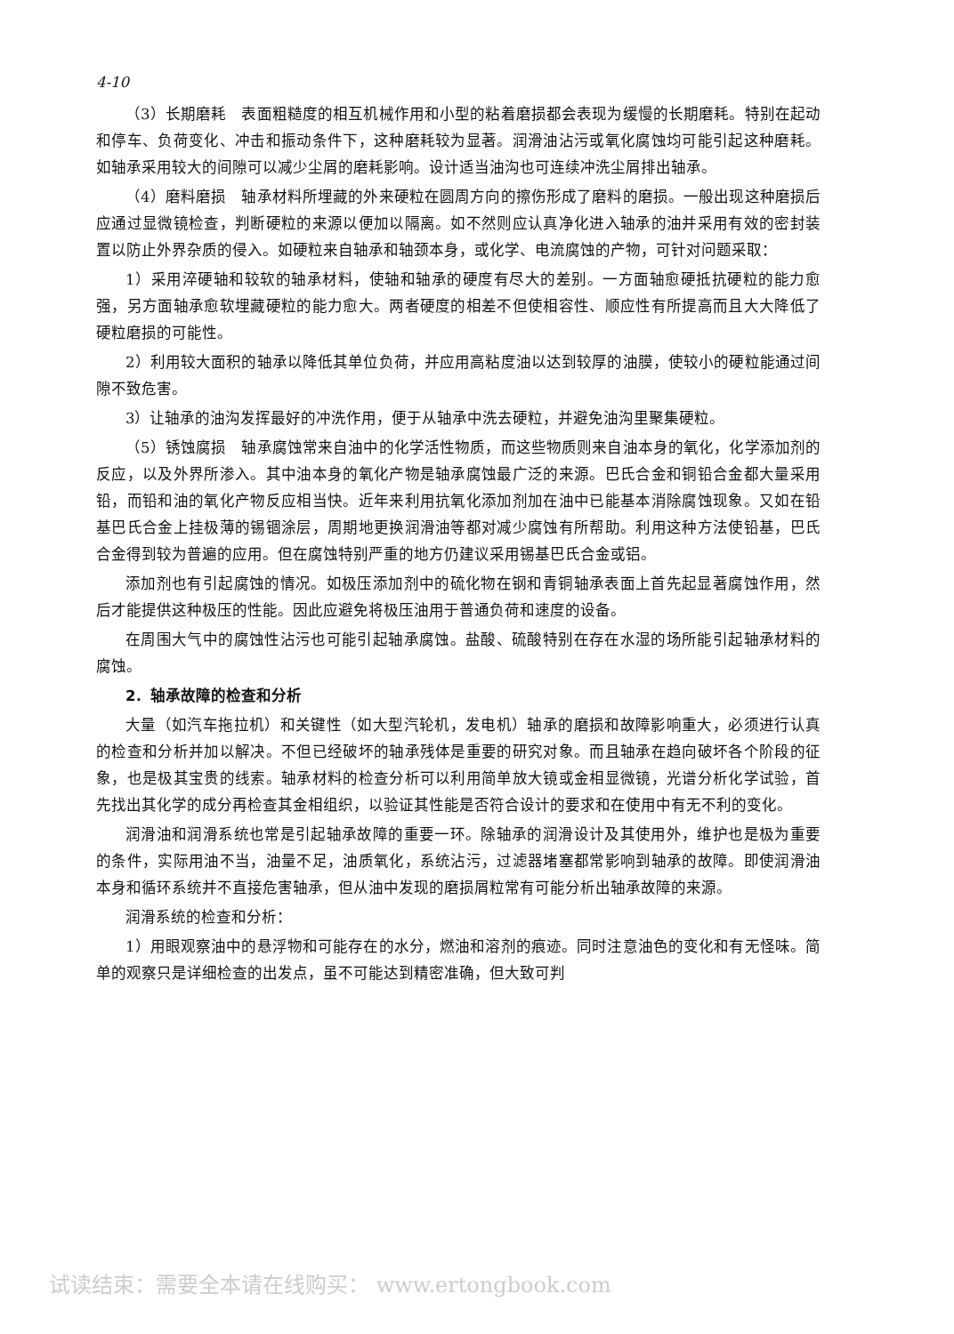4-10
（3）长期磨耗　表面粗糙度的相互机械作用和小型的粘着磨损都会表现为缓慢的长期磨耗。特别在起动和停车、负荷变化、冲击和振动条件下，这种磨耗较为显著。润滑油沾污或氧化腐蚀均可能引起这种磨耗。如轴承采用较大的间隙可以减少尘屑的磨耗影响。设计适当油沟也可连续冲洗尘屑排出轴承。
（4）磨料磨损　轴承材料所埋藏的外来硬粒在圆周方向的擦伤形成了磨料的磨损。一般出现这种磨损后应通过显微镜检查，判断硬粒的来源以便加以隔离。如不然则应认真净化进入轴承的油并采用有效的密封装置以防止外界杂质的侵入。如硬粒来自轴承和轴颈本身，或化学、电流腐蚀的产物，可针对问题采取：
1）采用淬硬轴和较软的轴承材料，使轴和轴承的硬度有尽大的差别。一方面轴愈硬抵抗硬粒的能力愈强，另方面轴承愈软埋藏硬粒的能力愈大。两者硬度的相差不但使相容性、顺应性有所提高而且大大降低了硬粒磨损的可能性。
2）利用较大面积的轴承以降低其单位负荷，并应用高粘度油以达到较厚的油膜，使较小的硬粒能通过间隙不致危害。
3）让轴承的油沟发挥最好的冲洗作用，便于从轴承中洗去硬粒，并避免油沟里聚集硬粒。
（5）锈蚀腐损　轴承腐蚀常来自油中的化学活性物质，而这些物质则来自油本身的氧化，化学添加剂的反应，以及外界所渗入。其中油本身的氧化产物是轴承腐蚀最广泛的来源。巴氏合金和铜铅合金都大量采用铅，而铅和油的氧化产物反应相当快。近年来利用抗氧化添加剂加在油中已能基本消除腐蚀现象。又如在铅基巴氏合金上挂极薄的锡锢涂层，周期地更换润滑油等都对减少腐蚀有所帮助。利用这种方法使铅基，巴氏合金得到较为普遍的应用。但在腐蚀特别严重的地方仍建议采用锡基巴氏合金或铝。
添加剂也有引起腐蚀的情况。如极压添加剂中的硫化物在钢和青铜轴承表面上首先起显著腐蚀作用，然后才能提供这种极压的性能。因此应避免将极压油用于普通负荷和速度的设备。
在周围大气中的腐蚀性沾污也可能引起轴承腐蚀。盐酸、硫酸特别在存在水湿的场所能引起轴承材料的腐蚀。
2．轴承故障的检查和分析
大量（如汽车拖拉机）和关键性（如大型汽轮机，发电机）轴承的磨损和故障影响重大，必须进行认真的检查和分析并加以解决。不但已经破坏的轴承残体是重要的研究对象。而且轴承在趋向破坏各个阶段的征象，也是极其宝贵的线索。轴承材料的检查分析可以利用简单放大镜或金相显微镜，光谱分析化学试验，首先找出其化学的成分再检查其金相组织，以验证其性能是否符合设计的要求和在使用中有无不利的变化。
润滑油和润滑系统也常是引起轴承故障的重要一环。除轴承的润滑设计及其使用外，维护也是极为重要的条件，实际用油不当，油量不足，油质氧化，系统沾污，过滤器堵塞都常影响到轴承的故障。即使润滑油本身和循环系统并不直接危害轴承，但从油中发现的磨损屑粒常有可能分析出轴承故障的来源。
润滑系统的检查和分析：
1）用眼观察油中的悬浮物和可能存在的水分，燃油和溶剂的痕迹。同时注意油色的变化和有无怪味。简单的观察只是详细检查的出发点，虽不可能达到精密准确，但大致可判
试读结束：需要全本请在线购买： www.ertongbook.com